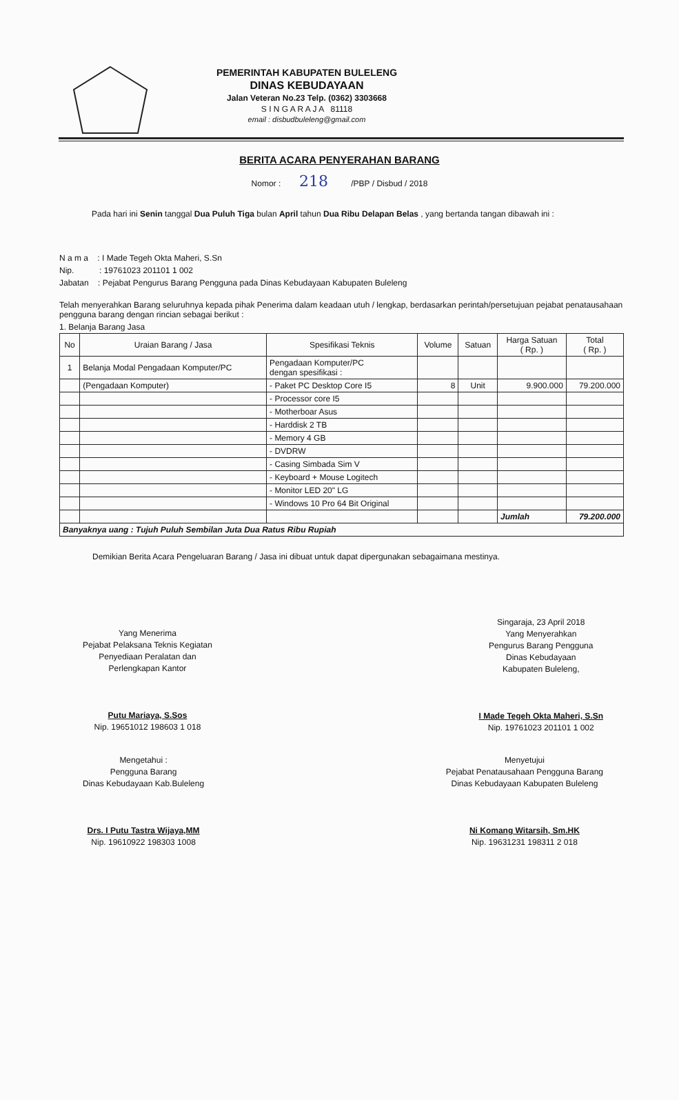PEMERINTAH KABUPATEN BULELENG
DINAS KEBUDAYAAN
Jalan Veteran No.23 Telp. (0362) 3303668
S I N G A R A J A 81118
email : disbudbuleleng@gmail.com
BERITA ACARA PENYERAHAN BARANG
Nomor : 218 /PBP / Disbud / 2018
Pada hari ini Senin tanggal Dua Puluh Tiga bulan April tahun Dua Ribu Delapan Belas , yang bertanda tangan dibawah ini :
N a m a : I Made Tegeh Okta Maheri, S.Sn
Nip. : 19761023 201101 1 002
Jabatan : Pejabat Pengurus Barang Pengguna pada Dinas Kebudayaan Kabupaten Buleleng
Telah menyerahkan Barang seluruhnya kepada pihak Penerima dalam keadaan utuh / lengkap, berdasarkan perintah/persetujuan pejabat penatausahaan pengguna barang dengan rincian sebagai berikut :
1. Belanja Barang Jasa
| No | Uraian Barang / Jasa | Spesifikasi Teknis | Volume | Satuan | Harga Satuan ( Rp. ) | Total ( Rp. ) |
| --- | --- | --- | --- | --- | --- | --- |
| 1 | Belanja Modal Pengadaan Komputer/PC | Pengadaan Komputer/PC dengan spesifikasi : | | | | |
| | (Pengadaan Komputer) | - Paket PC Desktop Core I5 | 8 | Unit | 9.900.000 | 79.200.000 |
| | | - Processor core I5 | | | | |
| | | - Motherboar Asus | | | | |
| | | - Harddisk 2 TB | | | | |
| | | - Memory 4 GB | | | | |
| | | - DVDRW | | | | |
| | | - Casing Simbada Sim V | | | | |
| | | - Keyboard + Mouse Logitech | | | | |
| | | - Monitor LED 20" LG | | | | |
| | | - Windows 10 Pro 64 Bit Original | | | | |
| | | | | | Jumlah | 79.200.000 |
| Banyaknya uang : Tujuh Puluh Sembilan Juta Dua Ratus Ribu Rupiah | | | | | | |
Demikian Berita Acara Pengeluaran Barang / Jasa ini dibuat untuk dapat dipergunakan sebagaimana mestinya.
Yang Menerima
Pejabat Pelaksana Teknis Kegiatan
Penyediaan Peralatan dan
Perlengkapan Kantor
Putu Mariaya, S.Sos
Nip. 19651012 198603 1 018
Singaraja, 23 April 2018
Yang Menyerahkan
Pengurus Barang Pengguna
Dinas Kebudayaan
Kabupaten Buleleng,
I Made Tegeh Okta Maheri, S.Sn
Nip. 19761023 201101 1 002
Mengetahui :
Pengguna Barang
Dinas Kebudayaan Kab.Buleleng
Drs. I Putu Tastra Wijaya,MM
Nip. 19610922 198303 1008
Menyetujui
Pejabat Penatausahaan Pengguna Barang
Dinas Kebudayaan Kabupaten Buleleng
Ni Komang Witarsih, Sm.HK
Nip. 19631231 198311 2 018